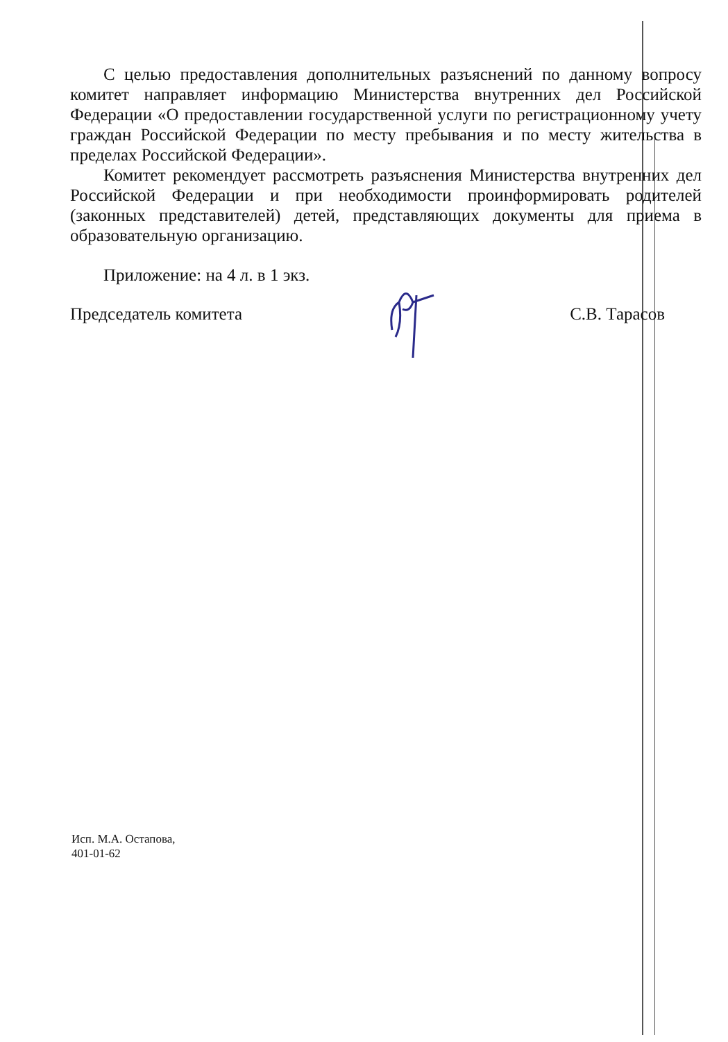С целью предоставления дополнительных разъяснений по данному вопросу комитет направляет информацию Министерства внутренних дел Российской Федерации «О предоставлении государственной услуги по регистрационному учету граждан Российской Федерации по месту пребывания и по месту жительства в пределах Российской Федерации».
Комитет рекомендует рассмотреть разъяснения Министерства внутренних дел Российской Федерации и при необходимости проинформировать родителей (законных представителей) детей, представляющих документы для приема в образовательную организацию.
Приложение: на 4 л. в 1 экз.
Председатель комитета С.В. Тарасов
Исп. М.А. Остапова,
401-01-62